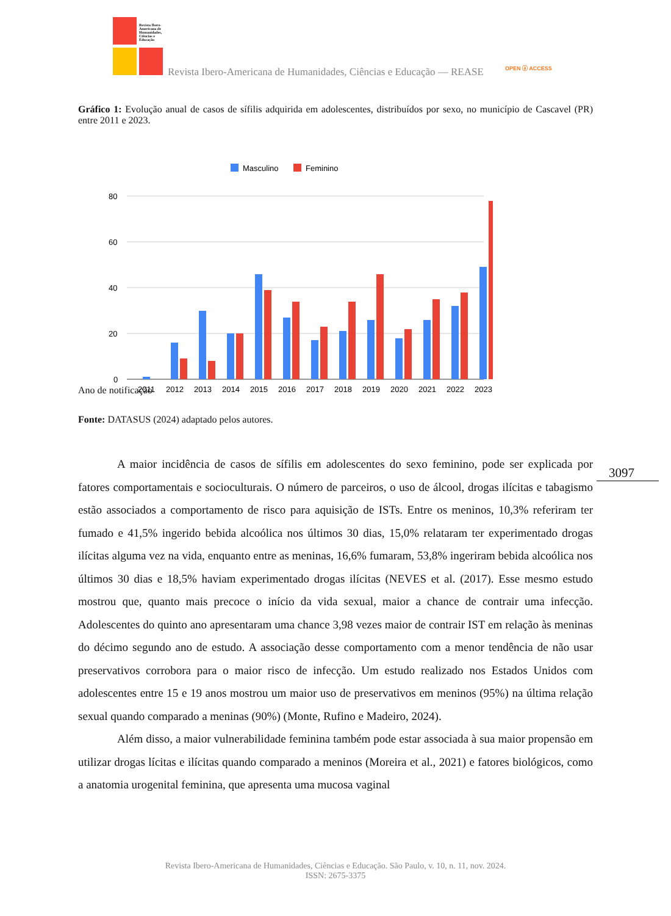Revista Ibero-Americana de Humanidades, Ciências e Educação
Revista Ibero-Americana de Humanidades, Ciências e Educação — REASE
OPEN ⓐ ACCESS
Gráfico 1: Evolução anual de casos de sífilis adquirida em adolescentes, distribuídos por sexo, no município de Cascavel (PR) entre 2011 e 2023.
Masculino
Feminino
80
60
40
20
0
2011
2012
2013
2014
2015
2016
2017
2018
2019
2020
2021
2022
2023
Ano de notificação
Fonte: DATASUS (2024) adaptado pelos autores.
A maior incidência de casos de sífilis em adolescentes do sexo feminino, pode ser explicada por fatores comportamentais e socioculturais. O número de parceiros, o uso de álcool, drogas ilícitas e tabagismo estão associados a comportamento de risco para aquisição de ISTs. Entre os meninos, 10,3% referiram ter fumado e 41,5% ingerido bebida alcoólica nos últimos 30 dias, 15,0% relataram ter experimentado drogas ilícitas alguma vez na vida, enquanto entre as meninas, 16,6% fumaram, 53,8% ingeriram bebida alcoólica nos últimos 30 dias e 18,5% haviam experimentado drogas ilícitas (NEVES et al. (2017). Esse mesmo estudo mostrou que, quanto mais precoce o início da vida sexual, maior a chance de contrair uma infecção. Adolescentes do quinto ano apresentaram uma chance 3,98 vezes maior de contrair IST em relação às meninas do décimo segundo ano de estudo. A associação desse comportamento com a menor tendência de não usar preservativos corrobora para o maior risco de infecção. Um estudo realizado nos Estados Unidos com adolescentes entre 15 e 19 anos mostrou um maior uso de preservativos em meninos (95%) na última relação sexual quando comparado a meninas (90%) (Monte, Rufino e Madeiro, 2024).
Além disso, a maior vulnerabilidade feminina também pode estar associada à sua maior propensão em utilizar drogas lícitas e ilícitas quando comparado a meninos (Moreira et al., 2021) e fatores biológicos, como a anatomia urogenital feminina, que apresenta uma mucosa vaginal
3097
Revista Ibero-Americana de Humanidades, Ciências e Educação. São Paulo, v. 10, n. 11, nov. 2024.
ISSN: 2675-3375